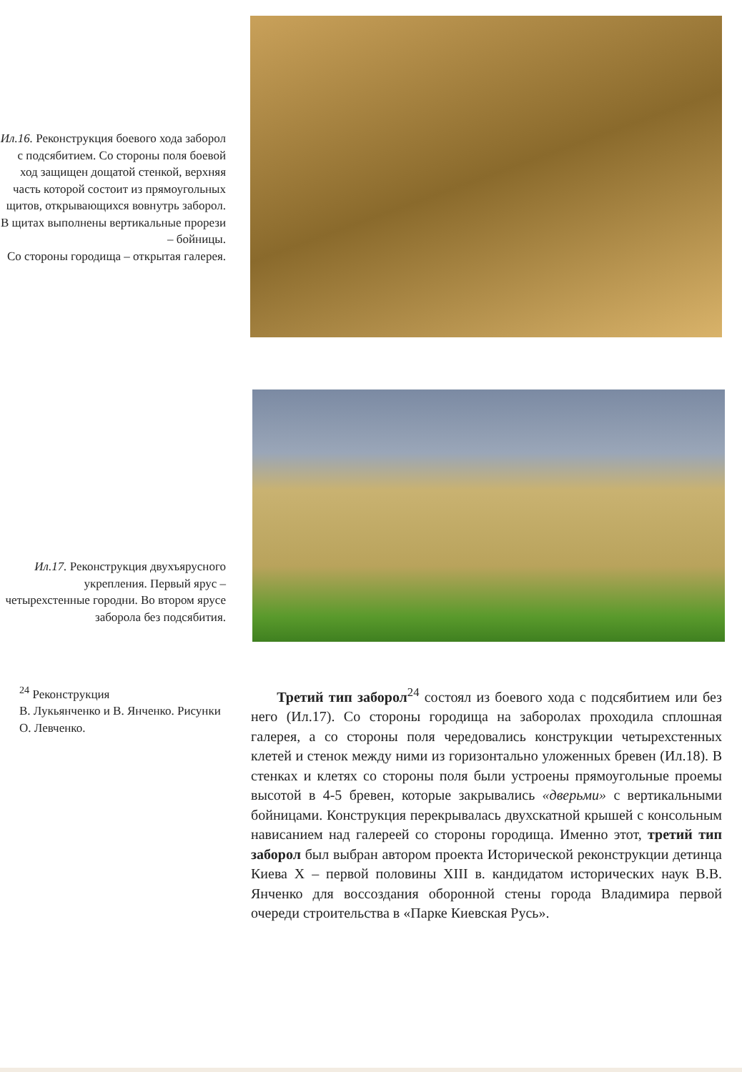Ил.16. Реконструкция боевого хода заборол с подсябитием. Со стороны поля боевой ход защищен дощатой стенкой, верхняя часть которой состоит из прямоугольных щитов, открывающихся вовнутрь заборол. В щитах выполнены вертикальные прорези – бойницы.
Со стороны городища – открытая галерея.
Ил.17. Реконструкция двухъярусного укрепления. Первый ярус – четырехстенные городни. Во втором ярусе заборола без подсябития.
<sup>24</sup> Реконструкция
В. Лукьянченко и В. Янченко. Рисунки О. Левченко.
Третий тип заборол<sup>24</sup> состоял из боевого хода с подсябитием или без него (Ил.17). Со стороны городища на заборолах проходила сплошная галерея, а со стороны поля чередовались конструкции четырехстенных клетей и стенок между ними из горизонтально уложенных бревен (Ил.18). В стенках и клетях со стороны поля были устроены прямоугольные проемы высотой в 4-5 бревен, которые закрывались «дверьми» с вертикальными бойницами. Конструкция перекрывалась двухскатной крышей с консольным нависанием над галереей со стороны городища. Именно этот, третий тип заборол был выбран автором проекта Исторической реконструкции детинца Киева X – первой половины XIII в. кандидатом исторических наук В.В. Янченко для воссоздания оборонной стены города Владимира первой очереди строительства в «Парке Киевская Русь».